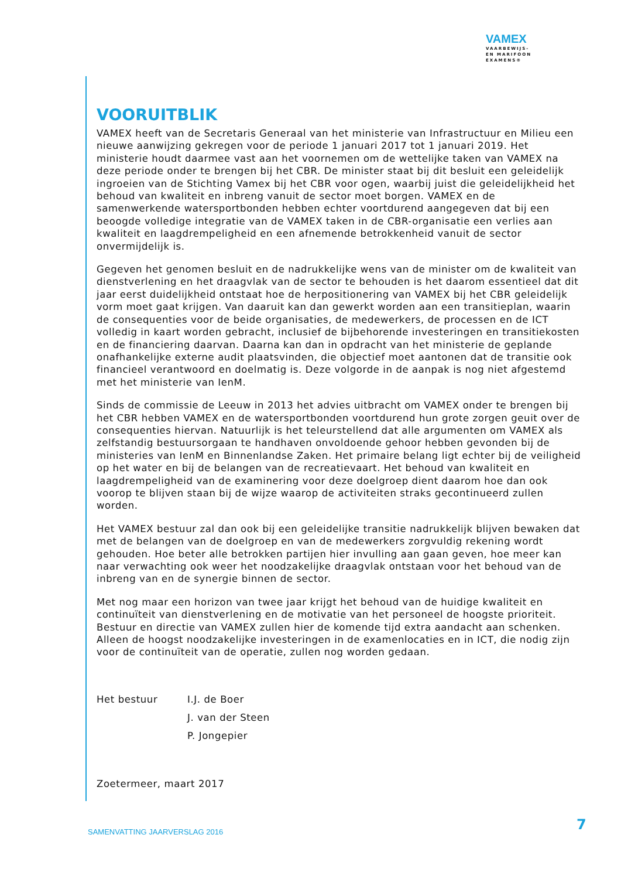VAMEX
VAARBEWIJS-
EN MARIFOON
EXAMENS®
VOORUITBLIK
VAMEX heeft van de Secretaris Generaal van het ministerie van Infrastructuur en Milieu een nieuwe aanwijzing gekregen voor de periode 1 januari 2017 tot 1 januari 2019. Het ministerie houdt daarmee vast aan het voornemen om de wettelijke taken van VAMEX na deze periode onder te brengen bij het CBR. De minister staat bij dit besluit een geleidelijk ingroeien van de Stichting Vamex bij het CBR voor ogen, waarbij juist die geleidelijkheid het behoud van kwaliteit en inbreng vanuit de sector moet borgen. VAMEX en de samenwerkende watersportbonden hebben echter voortdurend aangegeven dat bij een beoogde volledige integratie van de VAMEX taken in de CBR-organisatie een verlies aan kwaliteit en laagdrempeligheid en een afnemende betrokkenheid vanuit de sector onvermijdelijk is.
Gegeven het genomen besluit en de nadrukkelijke wens van de minister om de kwaliteit van dienstverlening en het draagvlak van de sector te behouden is het daarom essentieel dat dit jaar eerst duidelijkheid ontstaat hoe de herpositionering van VAMEX bij het CBR geleidelijk vorm moet gaat krijgen. Van daaruit kan dan gewerkt worden aan een transitieplan, waarin de consequenties voor de beide organisaties, de medewerkers, de processen en de ICT volledig in kaart worden gebracht, inclusief de bijbehorende investeringen en transitiekosten en de financiering daarvan. Daarna kan dan in opdracht van het ministerie de geplande onafhankelijke externe audit plaatsvinden, die objectief moet aantonen dat de transitie ook financieel verantwoord en doelmatig is. Deze volgorde in de aanpak is nog niet afgestemd met het ministerie van IenM.
Sinds de commissie de Leeuw in 2013 het advies uitbracht om VAMEX onder te brengen bij het CBR hebben VAMEX en de watersportbonden voortdurend hun grote zorgen geuit over de consequenties hiervan. Natuurlijk is het teleurstellend dat alle argumenten om VAMEX als zelfstandig bestuursorgaan te handhaven onvoldoende gehoor hebben gevonden bij de ministeries van IenM en Binnenlandse Zaken. Het primaire belang ligt echter bij de veiligheid op het water en bij de belangen van de recreatievaart. Het behoud van kwaliteit en laagdrempeligheid van de examinering voor deze doelgroep dient daarom hoe dan ook voorop te blijven staan bij de wijze waarop de activiteiten straks gecontinueerd zullen worden.
Het VAMEX bestuur zal dan ook bij een geleidelijke transitie nadrukkelijk blijven bewaken dat met de belangen van de doelgroep en van de medewerkers zorgvuldig rekening wordt gehouden. Hoe beter alle betrokken partijen hier invulling aan gaan geven, hoe meer kan naar verwachting ook weer het noodzakelijke draagvlak ontstaan voor het behoud van de inbreng van en de synergie binnen de sector.
Met nog maar een horizon van twee jaar krijgt het behoud van de huidige kwaliteit en continuïteit van dienstverlening en de motivatie van het personeel de hoogste prioriteit. Bestuur en directie van VAMEX zullen hier de komende tijd extra aandacht aan schenken. Alleen de hoogst noodzakelijke investeringen in de examenlocaties en in ICT, die nodig zijn voor de continuïteit van de operatie, zullen nog worden gedaan.
Het bestuur I.J. de Boer
J. van der Steen
P. Jongepier
Zoetermeer, maart 2017
SAMENVATTING JAARVERSLAG 2016 7